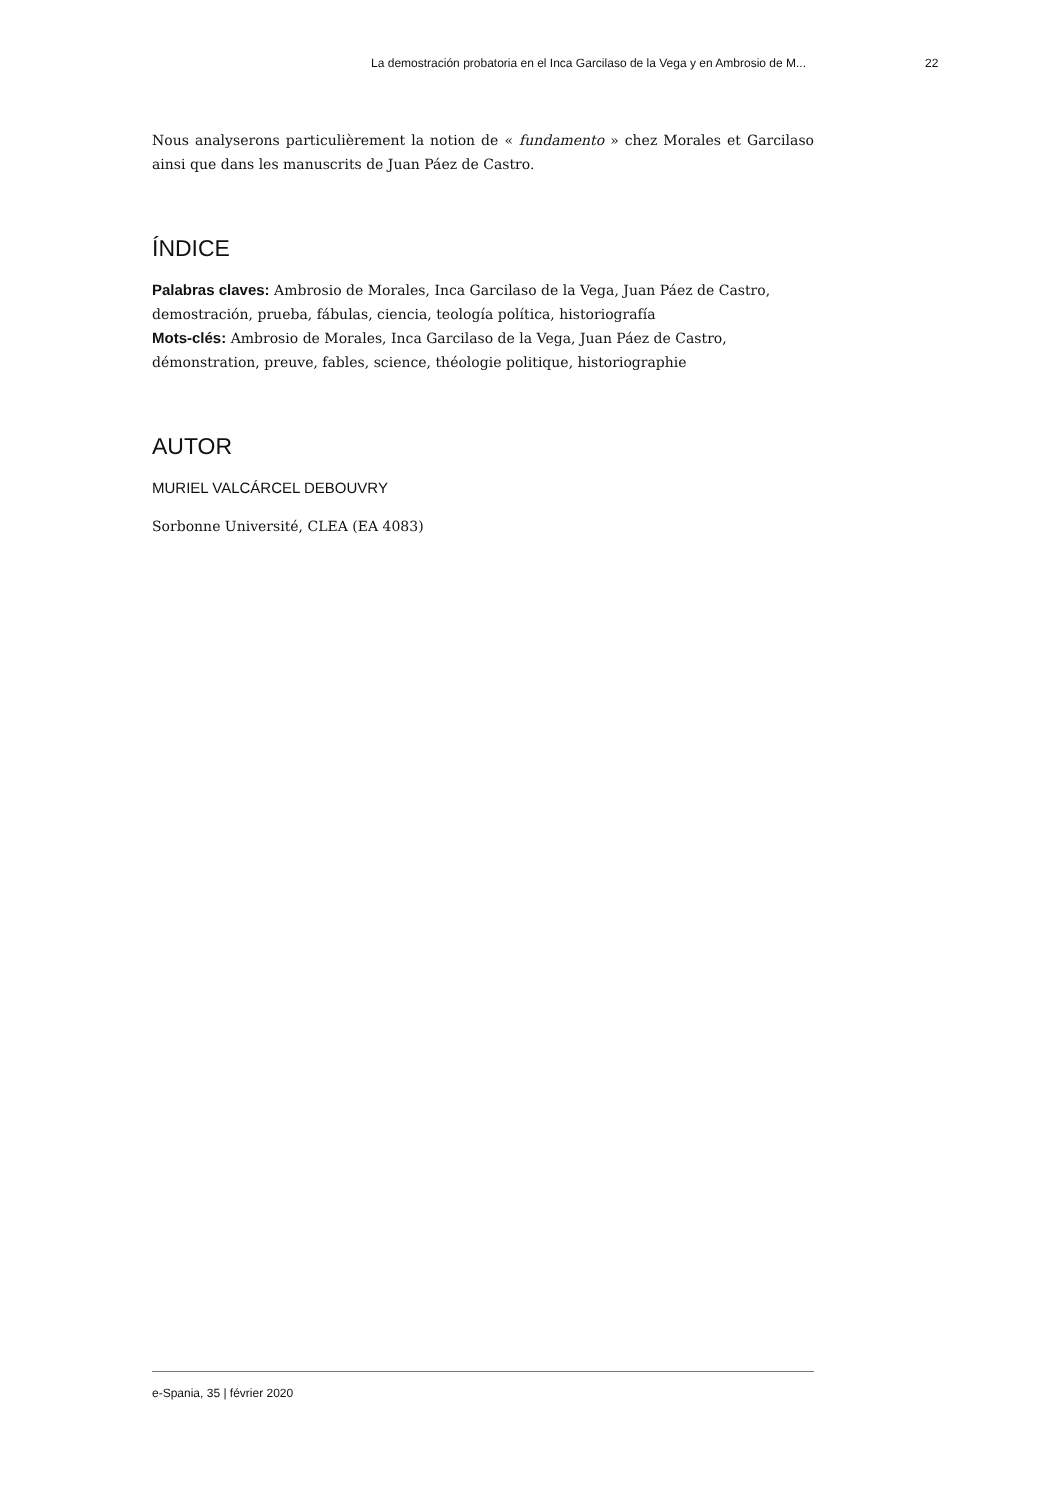La demostración probatoria en el Inca Garcilaso de la Vega y en Ambrosio de M... 22
Nous analyserons particulièrement la notion de « fundamento » chez Morales et Garcilaso ainsi que dans les manuscrits de Juan Páez de Castro.
ÍNDICE
Palabras claves: Ambrosio de Morales, Inca Garcilaso de la Vega, Juan Páez de Castro, demostración, prueba, fábulas, ciencia, teología política, historiografía
Mots-clés: Ambrosio de Morales, Inca Garcilaso de la Vega, Juan Páez de Castro, démonstration, preuve, fables, science, théologie politique, historiographie
AUTOR
MURIEL VALCÁRCEL DEBOUVRY
Sorbonne Université, CLEA (EA 4083)
e-Spania, 35 | février 2020